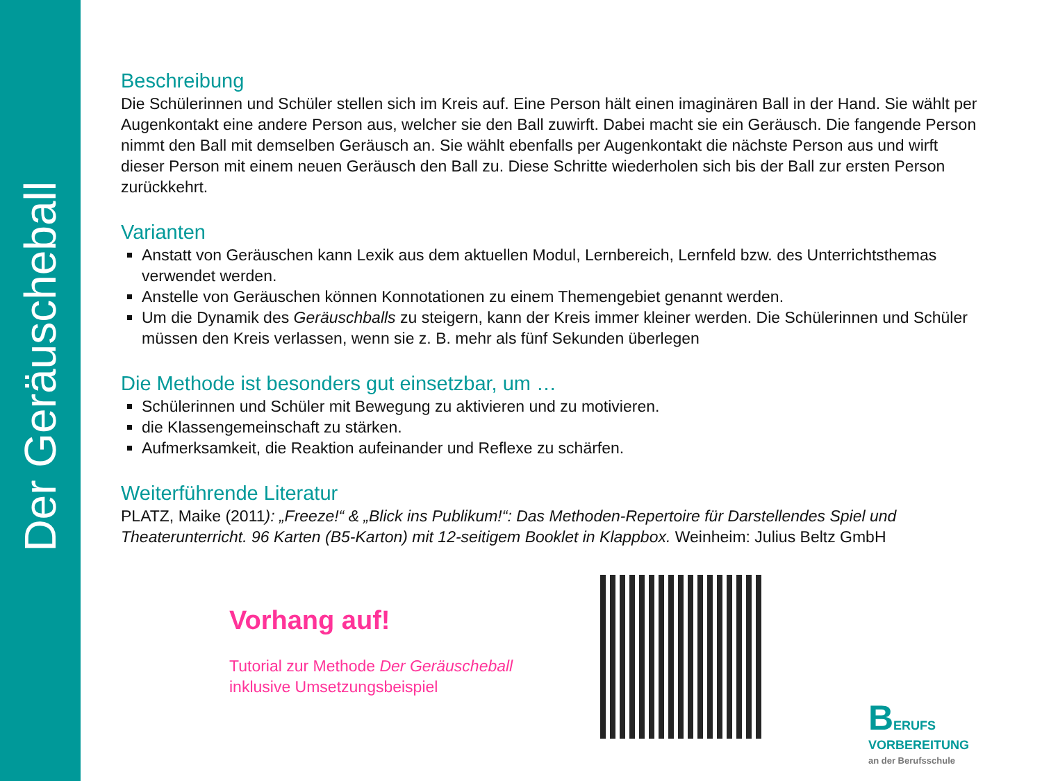Der Geräuscheball
Beschreibung
Die Schülerinnen und Schüler stellen sich im Kreis auf. Eine Person hält einen imaginären Ball in der Hand. Sie wählt per Augenkontakt eine andere Person aus, welcher sie den Ball zuwirft. Dabei macht sie ein Geräusch. Die fangende Person nimmt den Ball mit demselben Geräusch an. Sie wählt ebenfalls per Augenkontakt die nächste Person aus und wirft dieser Person mit einem neuen Geräusch den Ball zu. Diese Schritte wiederholen sich bis der Ball zur ersten Person zurückkehrt.
Varianten
Anstatt von Geräuschen kann Lexik aus dem aktuellen Modul, Lernbereich, Lernfeld bzw. des Unterrichtsthemas verwendet werden.
Anstelle von Geräuschen können Konnotationen zu einem Themengebiet genannt werden.
Um die Dynamik des Geräuschballs zu steigern, kann der Kreis immer kleiner werden. Die Schülerinnen und Schüler müssen den Kreis verlassen, wenn sie z. B. mehr als fünf Sekunden überlegen
Die Methode ist besonders gut einsetzbar, um …
Schülerinnen und Schüler mit Bewegung zu aktivieren und zu motivieren.
die Klassengemeinschaft zu stärken.
Aufmerksamkeit, die Reaktion aufeinander und Reflexe zu schärfen.
Weiterführende Literatur
PLATZ, Maike (2011): „Freeze!“ & „Blick ins Publikum!“: Das Methoden-Repertoire für Darstellendes Spiel und Theaterunterricht. 96 Karten (B5-Karton) mit 12-seitigem Booklet in Klappbox. Weinheim: Julius Beltz GmbH
Vorhang auf!
Tutorial zur Methode Der Geräuscheball
inklusive Umsetzungsbeispiel
BERUFS
VORBEREITUNG
an der Berufsschule